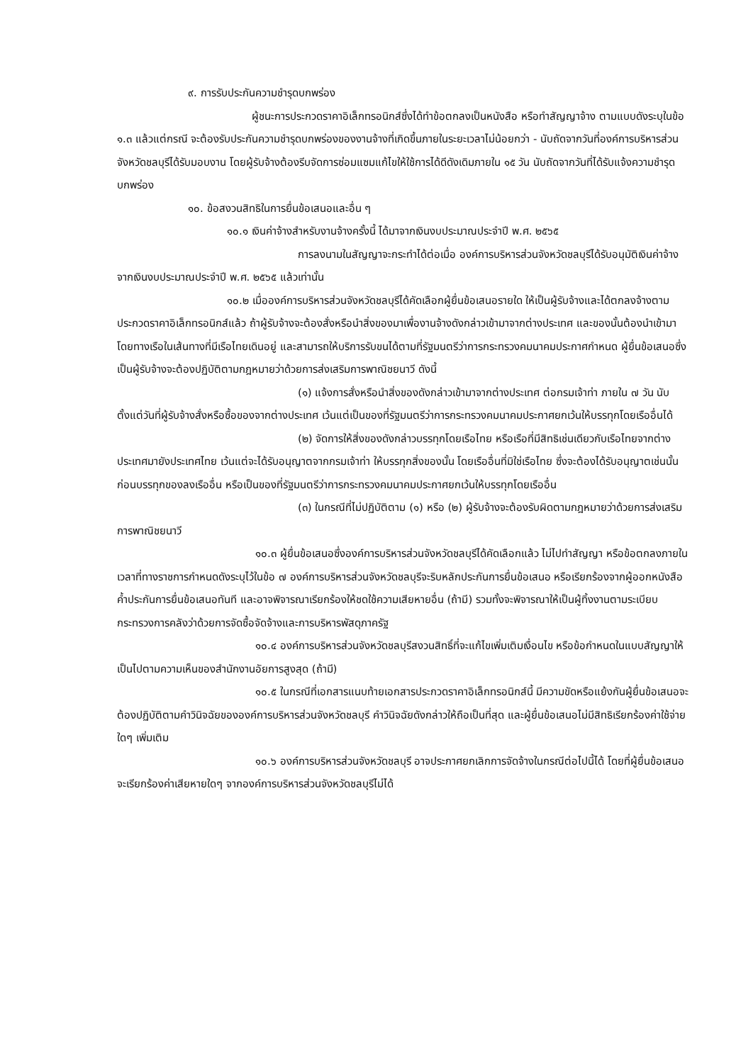๙. การรับประกันความชำรุดบกพร่อง
ผู้ชนะการประกวดราคาอิเล็กทรอนิกส์ซึ่งได้ทำข้อตกลงเป็นหนังสือ หรือทำสัญญาจ้าง ตามแบบดังระบุในข้อ ๑.๓ แล้วแต่กรณี จะต้องรับประกันความชำรุดบกพร่องของงานจ้างที่เกิดขึ้นภายในระยะเวลาไม่น้อยกว่า - นับถัดจากวันที่องค์การบริหารส่วนจังหวัดชลบุรีได้รับมอบงาน โดยผู้รับจ้างต้องรีบจัดการซ่อมแซมแก้ไขให้ใช้การได้ดีดังเดิมภายใน ๑๕ วัน นับถัดจากวันที่ได้รับแจ้งความชำรุดบกพร่อง
๑๐. ข้อสงวนสิทธิในการยื่นข้อเสนอและอื่น ๆ
๑๐.๑ เงินค่าจ้างสำหรับงานจ้างครั้งนี้ ได้มาจากเงินงบประมาณประจำปี พ.ศ. ๒๕๖๕
การลงนามในสัญญาจะกระทำได้ต่อเมื่อ องค์การบริหารส่วนจังหวัดชลบุรีได้รับอนุมัติเงินค่าจ้างจากเงินงบประมาณประจำปี พ.ศ. ๒๕๖๕ แล้วเท่านั้น
๑๐.๒ เมื่อองค์การบริหารส่วนจังหวัดชลบุรีได้คัดเลือกผู้ยื่นข้อเสนอรายใด ให้เป็นผู้รับจ้างและได้ตกลงจ้างตามประกวดราคาอิเล็กทรอนิกส์แล้ว ถ้าผู้รับจ้างจะต้องสั่งหรือนำสิ่งของมาเพื่องานจ้างดังกล่าวเข้ามาจากต่างประเทศ และของนั้นต้องนำเข้ามาโดยทางเรือในเส้นทางที่มีเรือไทยเดินอยู่ และสามารถให้บริการรับขนได้ตามที่รัฐมนตรีว่าการกระทรวงคมนาคมประกาศกำหนด ผู้ยื่นข้อเสนอซึ่งเป็นผู้รับจ้างจะต้องปฏิบัติตามกฎหมายว่าด้วยการส่งเสริมการพาณิชยนาวี ดังนี้
(๑) แจ้งการสั่งหรือนำสิ่งของดังกล่าวเข้ามาจากต่างประเทศ ต่อกรมเจ้าท่า ภายใน ๗ วัน นับตั้งแต่วันที่ผู้รับจ้างสั่งหรือซื้อของจากต่างประเทศ เว้นแต่เป็นของที่รัฐมนตรีว่าการกระทรวงคมนาคมประกาศยกเว้นให้บรรทุกโดยเรืออื่นได้
(๒) จัดการให้สิ่งของดังกล่าวบรรทุกโดยเรือไทย หรือเรือที่มีสิทธิเช่นเดียวกับเรือไทยจากต่างประเทศมายังประเทศไทย เว้นแต่จะได้รับอนุญาตจากกรมเจ้าท่า ให้บรรทุกสิ่งของนั้น โดยเรืออื่นที่มิใช่เรือไทย ซึ่งจะต้องได้รับอนุญาตเช่นนั้นก่อนบรรทุกของลงเรืออื่น หรือเป็นของที่รัฐมนตรีว่าการกระทรวงคมนาคมประกาศยกเว้นให้บรรทุกโดยเรืออื่น
(๓) ในกรณีที่ไม่ปฏิบัติตาม (๑) หรือ (๒) ผู้รับจ้างจะต้องรับผิดตามกฎหมายว่าด้วยการส่งเสริมการพาณิชยนาวี
๑๐.๓ ผู้ยื่นข้อเสนอซึ่งองค์การบริหารส่วนจังหวัดชลบุรีได้คัดเลือกแล้ว ไม่ไปทำสัญญา หรือข้อตกลงภายในเวลาที่ทางราชการกำหนดดังระบุไว้ในข้อ ๗ องค์การบริหารส่วนจังหวัดชลบุรีจะริบหลักประกันการยื่นข้อเสนอ หรือเรียกร้องจากผู้ออกหนังสือค้ำประกันการยื่นข้อเสนอทันที และอาจพิจารณาเรียกร้องให้ชดใช้ความเสียหายอื่น (ถ้ามี) รวมทั้งจะพิจารณาให้เป็นผู้ทิ้งงานตามระเบียบกระทรวงการคลังว่าด้วยการจัดซื้อจัดจ้างและการบริหารพัสดุภาครัฐ
๑๐.๔ องค์การบริหารส่วนจังหวัดชลบุรีสงวนสิทธิ์ที่จะแก้ไขเพิ่มเติมเงื่อนไข หรือข้อกำหนดในแบบสัญญาให้เป็นไปตามความเห็นของสำนักงานอัยการสูงสุด (ถ้ามี)
๑๐.๕ ในกรณีที่เอกสารแนบท้ายเอกสารประกวดราคาอิเล็กทรอนิกส์นี้ มีความขัดหรือแย้งกันผู้ยื่นข้อเสนอจะต้องปฏิบัติตามคำวินิจฉัยขององค์การบริหารส่วนจังหวัดชลบุรี คำวินิจฉัยดังกล่าวให้ถือเป็นที่สุด และผู้ยื่นข้อเสนอไม่มีสิทธิเรียกร้องค่าใช้จ่ายใดๆ เพิ่มเติม
๑๐.๖ องค์การบริหารส่วนจังหวัดชลบุรี อาจประกาศยกเลิกการจัดจ้างในกรณีต่อไปนี้ได้ โดยที่ผู้ยื่นข้อเสนอจะเรียกร้องค่าเสียหายใดๆ จากองค์การบริหารส่วนจังหวัดชลบุรีไม่ได้